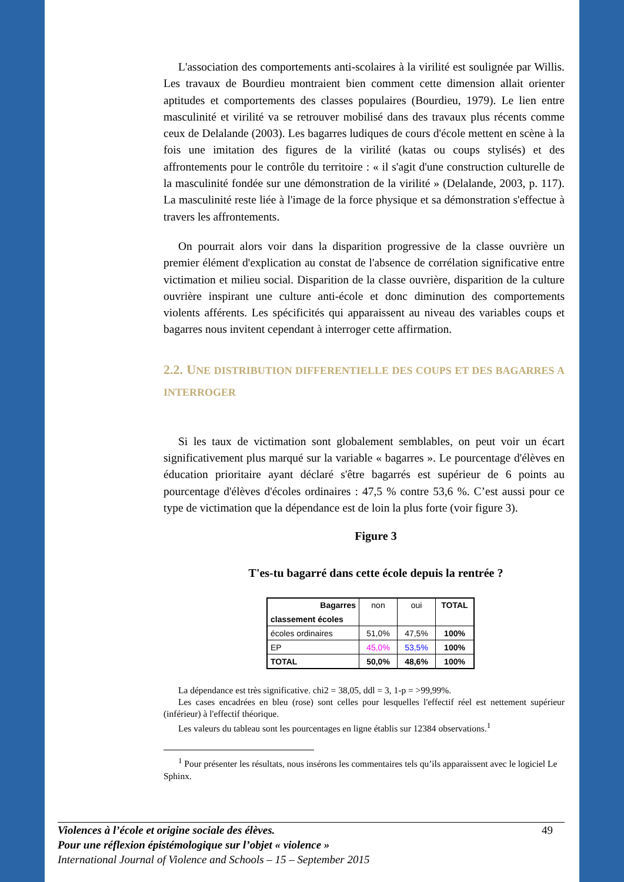L'association des comportements anti-scolaires à la virilité est soulignée par Willis. Les travaux de Bourdieu montraient bien comment cette dimension allait orienter aptitudes et comportements des classes populaires (Bourdieu, 1979). Le lien entre masculinité et virilité va se retrouver mobilisé dans des travaux plus récents comme ceux de Delalande (2003). Les bagarres ludiques de cours d'école mettent en scène à la fois une imitation des figures de la virilité (katas ou coups stylisés) et des affrontements pour le contrôle du territoire : « il s'agit d'une construction culturelle de la masculinité fondée sur une démonstration de la virilité » (Delalande, 2003, p. 117). La masculinité reste liée à l'image de la force physique et sa démonstration s'effectue à travers les affrontements.
On pourrait alors voir dans la disparition progressive de la classe ouvrière un premier élément d'explication au constat de l'absence de corrélation significative entre victimation et milieu social. Disparition de la classe ouvrière, disparition de la culture ouvrière inspirant une culture anti-école et donc diminution des comportements violents afférents. Les spécificités qui apparaissent au niveau des variables coups et bagarres nous invitent cependant à interroger cette affirmation.
2.2. UNE DISTRIBUTION DIFFERENTIELLE DES COUPS ET DES BAGARRES A INTERROGER
Si les taux de victimation sont globalement semblables, on peut voir un écart significativement plus marqué sur la variable « bagarres ». Le pourcentage d'élèves en éducation prioritaire ayant déclaré s'être bagarrés est supérieur de 6 points au pourcentage d'élèves d'écoles ordinaires : 47,5 % contre 53,6 %. C’est aussi pour ce type de victimation que la dépendance est de loin la plus forte (voir figure 3).
Figure 3
T'es-tu bagarré dans cette école depuis la rentrée ?
| Bagarres classement écoles | non | oui | TOTAL |
| écoles ordinaires | 51,0% | 47,5% | 100% |
| EP | 45,0% | 53,5% | 100% |
| TOTAL | 50,0% | 48,6% | 100% |
La dépendance est très significative. chi2 = 38,05, ddl = 3, 1-p = >99,99%.
Les cases encadrées en bleu (rose) sont celles pour lesquelles l'effectif réel est nettement supérieur (inférieur) à l'effectif théorique.
Les valeurs du tableau sont les pourcentages en ligne établis sur 12384 observations.<sup>1</sup>
<sup>1</sup> Pour présenter les résultats, nous insérons les commentaires tels qu’ils apparaissent avec le logiciel Le Sphinx.
Violences à l’école et origine sociale des élèves. 49
Pour une réflexion épistémologique sur l’objet « violence »
International Journal of Violence and Schools – 15 – September 2015